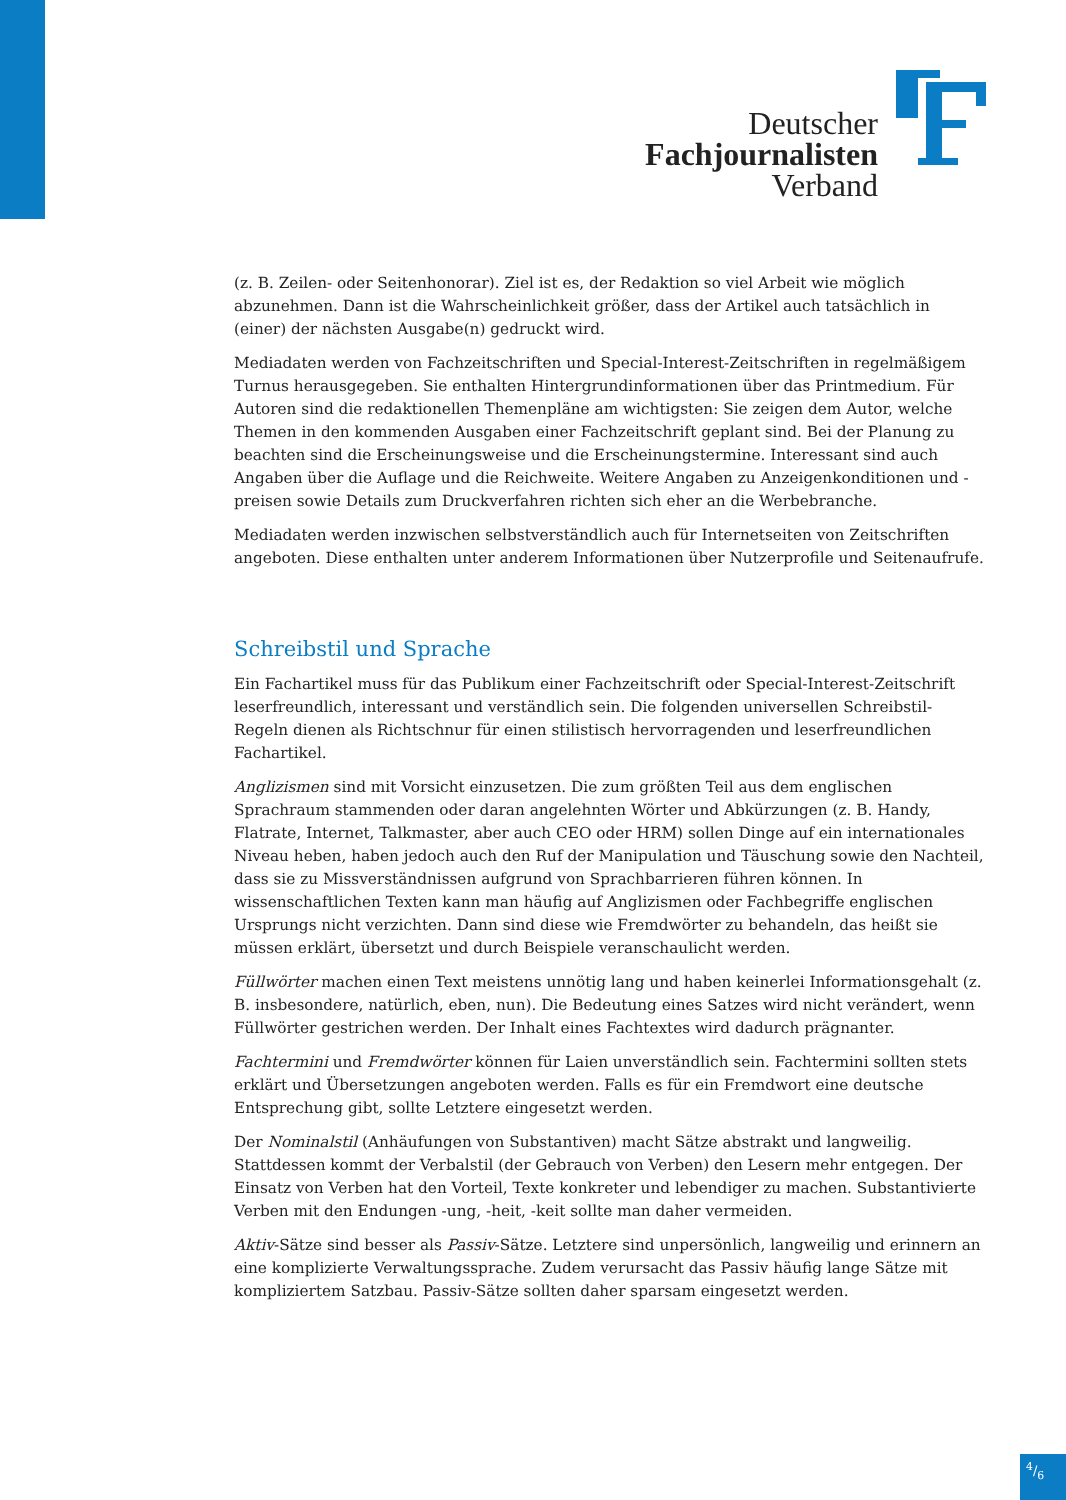Deutscher
Fachjournalisten
Verband
(z. B. Zeilen- oder Seitenhonorar). Ziel ist es, der Redaktion so viel Arbeit wie möglich abzunehmen. Dann ist die Wahrscheinlichkeit größer, dass der Artikel auch tatsächlich in (einer) der nächsten Ausgabe(n) gedruckt wird.
Mediadaten werden von Fachzeitschriften und Special-Interest-Zeitschriften in regelmäßigem Turnus herausgegeben. Sie enthalten Hintergrundinformationen über das Printmedium. Für Autoren sind die redaktionellen Themenpläne am wichtigsten: Sie zeigen dem Autor, welche Themen in den kommenden Ausgaben einer Fachzeitschrift geplant sind. Bei der Planung zu beachten sind die Erscheinungsweise und die Erscheinungstermine. Interessant sind auch Angaben über die Auflage und die Reichweite. Weitere Angaben zu Anzeigenkonditionen und -preisen sowie Details zum Druckverfahren richten sich eher an die Werbebranche.
Mediadaten werden inzwischen selbstverständlich auch für Internetseiten von Zeitschriften angeboten. Diese enthalten unter anderem Informationen über Nutzerprofile und Seitenaufrufe.
Schreibstil und Sprache
Ein Fachartikel muss für das Publikum einer Fachzeitschrift oder Special-Interest-Zeitschrift leserfreundlich, interessant und verständlich sein. Die folgenden universellen Schreibstil-Regeln dienen als Richtschnur für einen stilistisch hervorragenden und leserfreundlichen Fachartikel.
Anglizismen sind mit Vorsicht einzusetzen. Die zum größten Teil aus dem englischen Sprachraum stammenden oder daran angelehnten Wörter und Abkürzungen (z. B. Handy, Flatrate, Internet, Talkmaster, aber auch CEO oder HRM) sollen Dinge auf ein internationales Niveau heben, haben jedoch auch den Ruf der Manipulation und Täuschung sowie den Nachteil, dass sie zu Missverständnissen aufgrund von Sprachbarrieren führen können. In wissenschaftlichen Texten kann man häufig auf Anglizismen oder Fachbegriffe englischen Ursprungs nicht verzichten. Dann sind diese wie Fremdwörter zu behandeln, das heißt sie müssen erklärt, übersetzt und durch Beispiele veranschaulicht werden.
Füllwörter machen einen Text meistens unnötig lang und haben keinerlei Informationsgehalt (z. B. insbesondere, natürlich, eben, nun). Die Bedeutung eines Satzes wird nicht verändert, wenn Füllwörter gestrichen werden. Der Inhalt eines Fachtextes wird dadurch prägnanter.
Fachtermini und Fremdwörter können für Laien unverständlich sein. Fachtermini sollten stets erklärt und Übersetzungen angeboten werden. Falls es für ein Fremdwort eine deutsche Entsprechung gibt, sollte Letztere eingesetzt werden.
Der Nominalstil (Anhäufungen von Substantiven) macht Sätze abstrakt und langweilig. Stattdessen kommt der Verbalstil (der Gebrauch von Verben) den Lesern mehr entgegen. Der Einsatz von Verben hat den Vorteil, Texte konkreter und lebendiger zu machen. Substantivierte Verben mit den Endungen -ung, -heit, -keit sollte man daher vermeiden.
Aktiv-Sätze sind besser als Passiv-Sätze. Letztere sind unpersönlich, langweilig und erinnern an eine komplizierte Verwaltungssprache. Zudem verursacht das Passiv häufig lange Sätze mit kompliziertem Satzbau. Passiv-Sätze sollten daher sparsam eingesetzt werden.
4/6